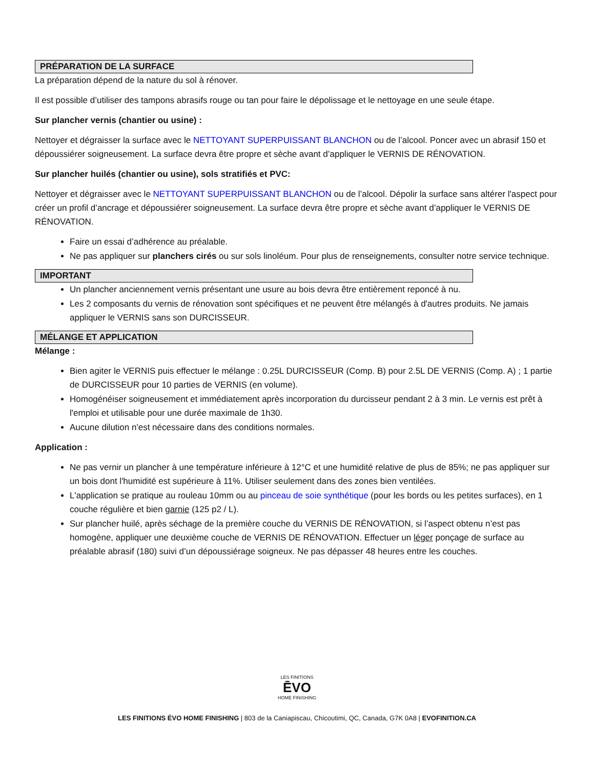PRÉPARATION DE LA SURFACE
La préparation dépend de la nature du sol à rénover.
Il est possible d’utiliser des tampons abrasifs rouge ou tan pour faire le dépolissage et le nettoyage en une seule étape.
Sur plancher vernis (chantier ou usine) :
Nettoyer et dégraisser la surface avec le NETTOYANT SUPERPUISSANT BLANCHON ou de l’alcool. Poncer avec un abrasif 150 et dépoussiérer soigneusement. La surface devra être propre et sèche avant d’appliquer le VERNIS DE RÉNOVATION.
Sur plancher huilés (chantier ou usine), sols stratifiés et PVC:
Nettoyer et dégraisser avec le NETTOYANT SUPERPUISSANT BLANCHON ou de l’alcool. Dépolir la surface sans altérer l'aspect pour créer un profil d’ancrage et dépoussiérer soigneusement. La surface devra être propre et sèche avant d’appliquer le VERNIS DE RÉNOVATION.
Faire un essai d’adhérence au préalable.
Ne pas appliquer sur planchers cirés ou sur sols linoléum. Pour plus de renseignements, consulter notre service technique.
IMPORTANT
Un plancher anciennement vernis présentant une usure au bois devra être entièrement reponcé à nu.
Les 2 composants du vernis de rénovation sont spécifiques et ne peuvent être mélangés à d'autres produits. Ne jamais appliquer le VERNIS sans son DURCISSEUR.
MÉLANGE ET APPLICATION
Mélange :
Bien agiter le VERNIS puis effectuer le mélange : 0.25L DURCISSEUR (Comp. B) pour 2.5L DE VERNIS (Comp. A) ; 1 partie de DURCISSEUR pour 10 parties de VERNIS (en volume).
Homogénéiser soigneusement et immédiatement après incorporation du durcisseur pendant 2 à 3 min. Le vernis est prêt à l'emploi et utilisable pour une durée maximale de 1h30.
Aucune dilution n'est nécessaire dans des conditions normales.
Application :
Ne pas vernir un plancher à une température inférieure à 12°C et une humidité relative de plus de 85%; ne pas appliquer sur un bois dont l'humidité est supérieure à 11%. Utiliser seulement dans des zones bien ventilées.
L'application se pratique au rouleau 10mm ou au pinceau de soie synthétique (pour les bords ou les petites surfaces), en 1 couche régulière et bien garnie (125 p2 / L).
Sur plancher huilé, après séchage de la première couche du VERNIS DE RÉNOVATION, si l’aspect obtenu n’est pas homogène, appliquer une deuxième couche de VERNIS DE RÉNOVATION. Effectuer un léger ponçage de surface au préalable abrasif (180) suivi d’un dépoussiérage soigneux. Ne pas dépasser 48 heures entre les couches.
LES FINITIONS
ĒVO
HOME FINISHING
LES FINITIONS ÉVO HOME FINISHING | 803 de la Caniapiscau, Chicoutimi, QC, Canada, G7K 0A8 | EVOFINITION.CA